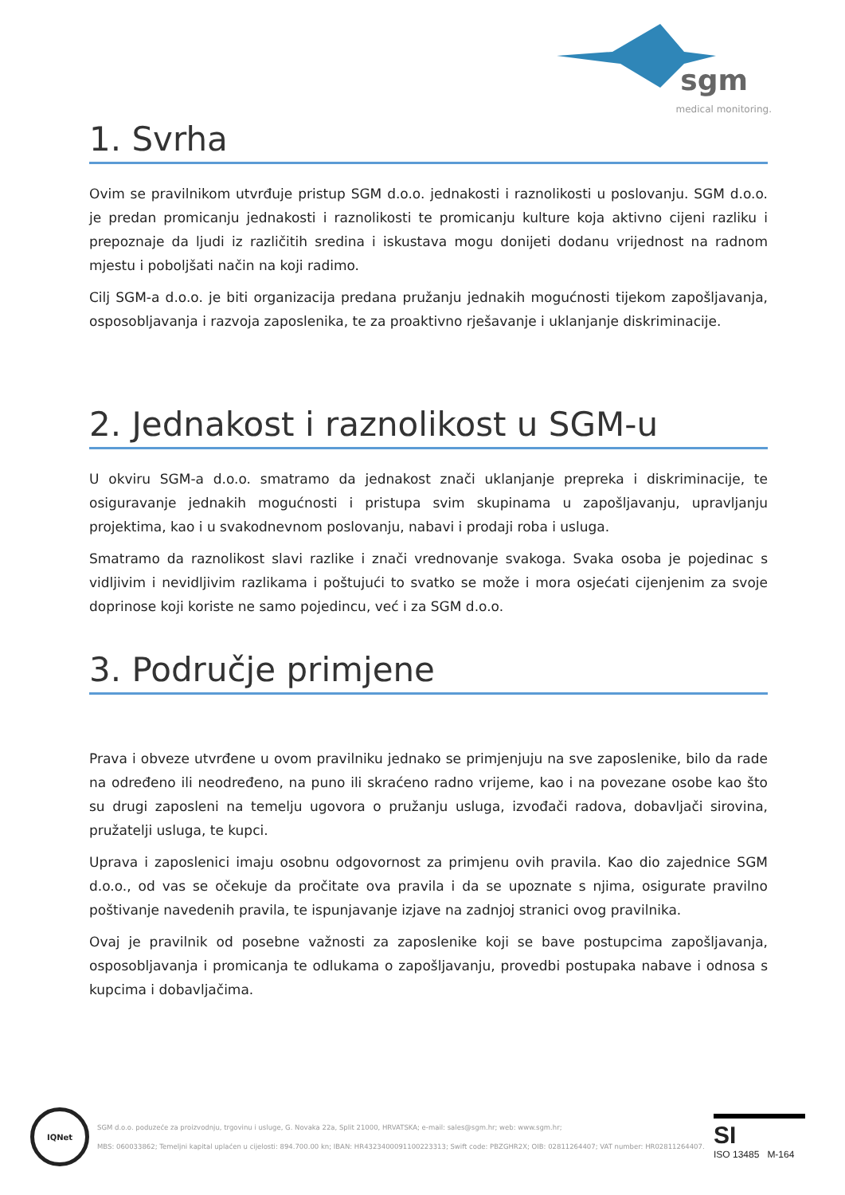sgm
medical monitoring.
1. Svrha
Ovim se pravilnikom utvrđuje pristup SGM d.o.o. jednakosti i raznolikosti u poslovanju. SGM d.o.o. je predan promicanju jednakosti i raznolikosti te promicanju kulture koja aktivno cijeni razliku i prepoznaje da ljudi iz različitih sredina i iskustava mogu donijeti dodanu vrijednost na radnom mjestu i poboljšati način na koji radimo.
Cilj SGM-a d.o.o. je biti organizacija predana pružanju jednakih mogućnosti tijekom zapošljavanja, osposobljavanja i razvoja zaposlenika, te za proaktivno rješavanje i uklanjanje diskriminacije.
2. Jednakost i raznolikost u SGM-u
U okviru SGM-a d.o.o. smatramo da jednakost znači uklanjanje prepreka i diskriminacije, te osiguravanje jednakih mogućnosti i pristupa svim skupinama u zapošljavanju, upravljanju projektima, kao i u svakodnevnom poslovanju, nabavi i prodaji roba i usluga.
Smatramo da raznolikost slavi razlike i znači vrednovanje svakoga. Svaka osoba je pojedinac s vidljivim i nevidljivim razlikama i poštujući to svatko se može i mora osjećati cijenjenim za svoje doprinose koji koriste ne samo pojedincu, već i za SGM d.o.o.
3. Područje primjene
Prava i obveze utvrđene u ovom pravilniku jednako se primjenjuju na sve zaposlenike, bilo da rade na određeno ili neodređeno, na puno ili skraćeno radno vrijeme, kao i na povezane osobe kao što su drugi zaposleni na temelju ugovora o pružanju usluga, izvođači radova, dobavljači sirovina, pružatelji usluga, te kupci.
Uprava i zaposlenici imaju osobnu odgovornost za primjenu ovih pravila. Kao dio zajednice SGM d.o.o., od vas se očekuje da pročitate ova pravila i da se upoznate s njima, osigurate pravilno poštivanje navedenih pravila, te ispunjavanje izjave na zadnjoj stranici ovog pravilnika.
Ovaj je pravilnik od posebne važnosti za zaposlenike koji se bave postupcima zapošljavanja, osposobljavanja i promicanja te odlukama o zapošljavanju, provedbi postupaka nabave i odnosa s kupcima i dobavljačima.
IQNet
SGM d.o.o. poduzeće za proizvodnju, trgovinu i usluge, G. Novaka 22a, Split 21000, HRVATSKA; e-mail: sales@sgm.hr; web: www.sgm.hr;
MBS: 060033862; Temeljni kapital uplaćen u cijelosti: 894.700.00 kn; IBAN: HR4323400091100223313; Swift code: PBZGHR2X; OIB: 02811264407; VAT number: HR02811264407.
SI
ISO 13485 M-164